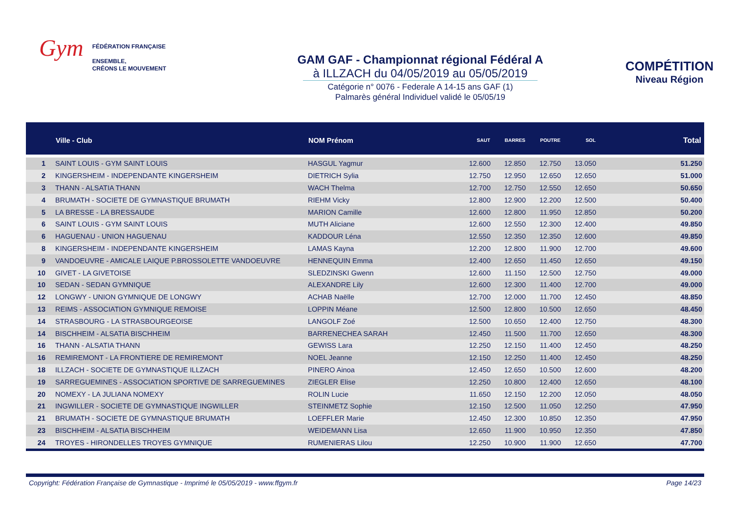Gym
FÉDÉRATION FRANÇAISE
ENSEMBLE,
CRÉONS LE MOUVEMENT
GAM GAF - Championnat régional Fédéral A
à ILLZACH du 04/05/2019 au 05/05/2019
Catégorie n° 0076 - Federale A 14-15 ans GAF (1)
Palmarès général Individuel validé le 05/05/19
COMPÉTITION
Niveau Région
| | Ville - Club | NOM Prénom | SAUT | BARRES | POUTRE | SOL | Total |
| --- | --- | --- | --- | --- | --- | --- | --- |
| 1 | SAINT LOUIS - GYM SAINT LOUIS | HASGUL Yagmur | 12.600 | 12.850 | 12.750 | 13.050 | 51.250 |
| 2 | KINGERSHEIM - INDEPENDANTE KINGERSHEIM | DIETRICH Sylia | 12.750 | 12.950 | 12.650 | 12.650 | 51.000 |
| 3 | THANN - ALSATIA THANN | WACH Thelma | 12.700 | 12.750 | 12.550 | 12.650 | 50.650 |
| 4 | BRUMATH - SOCIETE DE GYMNASTIQUE BRUMATH | RIEHM Vicky | 12.800 | 12.900 | 12.200 | 12.500 | 50.400 |
| 5 | LA BRESSE - LA BRESSAUDE | MARION Camille | 12.600 | 12.800 | 11.950 | 12.850 | 50.200 |
| 6 | SAINT LOUIS - GYM SAINT LOUIS | MUTH Aliciane | 12.600 | 12.550 | 12.300 | 12.400 | 49.850 |
| 6 | HAGUENAU - UNION HAGUENAU | KADDOUR Léna | 12.550 | 12.350 | 12.350 | 12.600 | 49.850 |
| 8 | KINGERSHEIM - INDEPENDANTE KINGERSHEIM | LAMAS Kayna | 12.200 | 12.800 | 11.900 | 12.700 | 49.600 |
| 9 | VANDOEUVRE - AMICALE LAIQUE P.BROSSOLETTE VANDOEUVRE | HENNEQUIN Emma | 12.400 | 12.650 | 11.450 | 12.650 | 49.150 |
| 10 | GIVET - LA GIVETOISE | SLEDZINSKI Gwenn | 12.600 | 11.150 | 12.500 | 12.750 | 49.000 |
| 10 | SEDAN - SEDAN GYMNIQUE | ALEXANDRE Lily | 12.600 | 12.300 | 11.400 | 12.700 | 49.000 |
| 12 | LONGWY - UNION GYMNIQUE DE LONGWY | ACHAB Naëlle | 12.700 | 12.000 | 11.700 | 12.450 | 48.850 |
| 13 | REIMS - ASSOCIATION GYMNIQUE REMOISE | LOPPIN Méane | 12.500 | 12.800 | 10.500 | 12.650 | 48.450 |
| 14 | STRASBOURG - LA STRASBOURGEOISE | LANGOLF Zoé | 12.500 | 10.650 | 12.400 | 12.750 | 48.300 |
| 14 | BISCHHEIM - ALSATIA BISCHHEIM | BARRENECHEA SARAH | 12.450 | 11.500 | 11.700 | 12.650 | 48.300 |
| 16 | THANN - ALSATIA THANN | GEWISS Lara | 12.250 | 12.150 | 11.400 | 12.450 | 48.250 |
| 16 | REMIREMONT - LA FRONTIERE DE REMIREMONT | NOEL Jeanne | 12.150 | 12.250 | 11.400 | 12.450 | 48.250 |
| 18 | ILLZACH - SOCIETE DE GYMNASTIQUE ILLZACH | PINERO Ainoa | 12.450 | 12.650 | 10.500 | 12.600 | 48.200 |
| 19 | SARREGUEMINES - ASSOCIATION SPORTIVE DE SARREGUEMINES | ZIEGLER Elise | 12.250 | 10.800 | 12.400 | 12.650 | 48.100 |
| 20 | NOMEXY - LA JULIANA NOMEXY | ROLIN Lucie | 11.650 | 12.150 | 12.200 | 12.050 | 48.050 |
| 21 | INGWILLER - SOCIETE DE GYMNASTIQUE INGWILLER | STEINMETZ Sophie | 12.150 | 12.500 | 11.050 | 12.250 | 47.950 |
| 21 | BRUMATH - SOCIETE DE GYMNASTIQUE BRUMATH | LOEFFLER Marie | 12.450 | 12.300 | 10.850 | 12.350 | 47.950 |
| 23 | BISCHHEIM - ALSATIA BISCHHEIM | WEIDEMANN Lisa | 12.650 | 11.900 | 10.950 | 12.350 | 47.850 |
| 24 | TROYES - HIRONDELLES TROYES GYMNIQUE | RUMENIERAS Lilou | 12.250 | 10.900 | 11.900 | 12.650 | 47.700 |
Copyright: Fédération Française de Gymnastique - Imprimé le 05/05/2019 - www.ffgym.fr Page 14/23